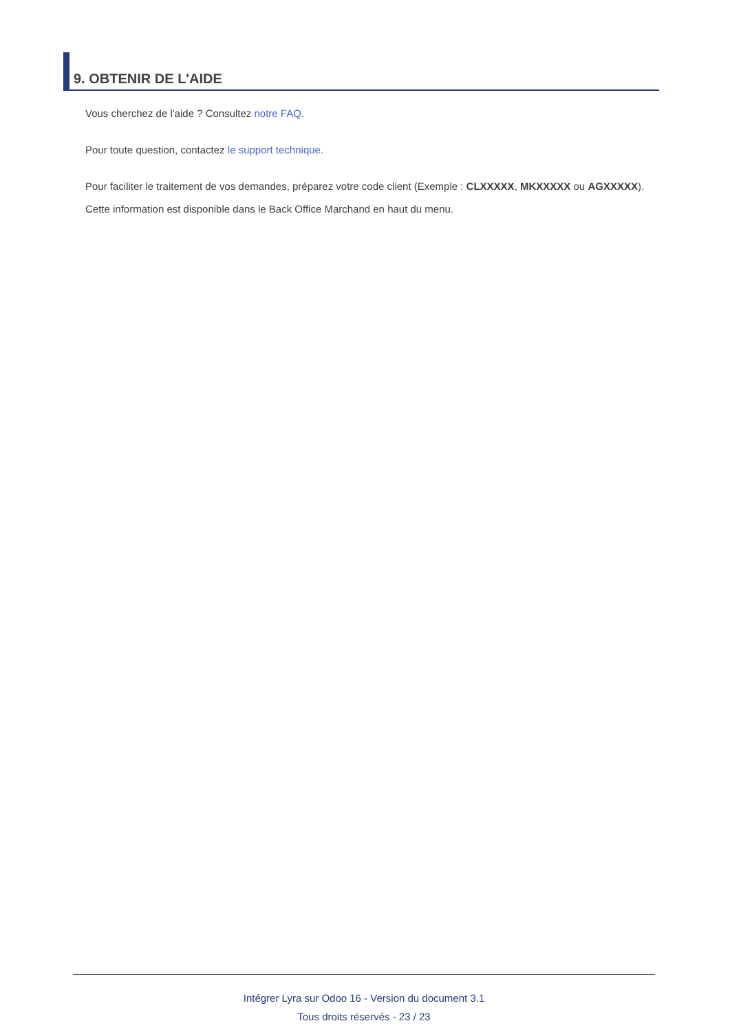9. OBTENIR DE L'AIDE
Vous cherchez de l'aide ? Consultez notre FAQ.
Pour toute question, contactez le support technique.
Pour faciliter le traitement de vos demandes, préparez votre code client (Exemple : CLXXXXX, MKXXXXX ou AGXXXXX).
Cette information est disponible dans le Back Office Marchand en haut du menu.
Intégrer Lyra sur Odoo 16 - Version du document 3.1
Tous droits réservés - 23 / 23